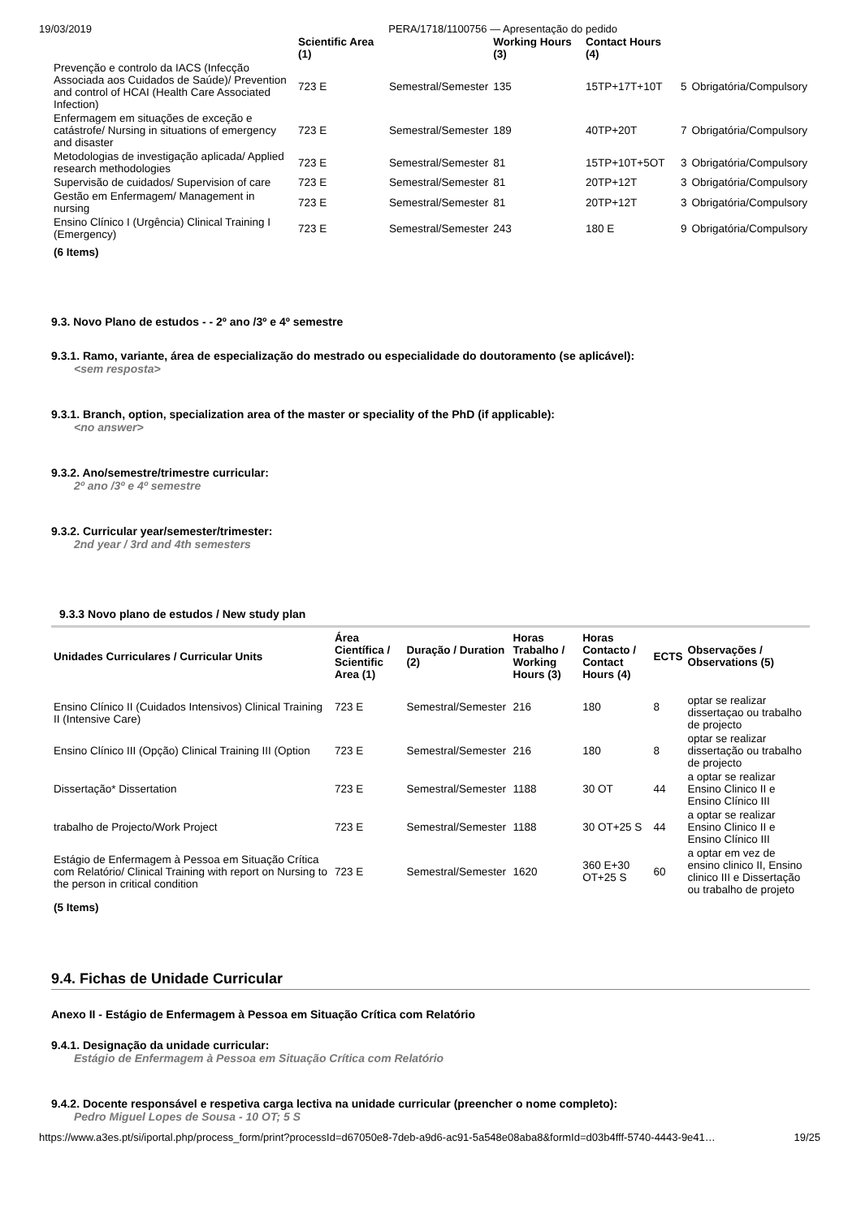19/03/2019 PERA/1718/1100756 — Apresentação do pedido
| | Scientific Area (1) | | Working Hours (3) | Contact Hours (4) | | |
| --- | --- | --- | --- | --- | --- | --- |
| Prevenção e controlo da IACS (Infecção Associada aos Cuidados de Saúde)/ Prevention and control of HCAI (Health Care Associated Infection) | 723 E | Semestral/Semester | 135 | 15TP+17T+10T | 5 | Obrigatória/Compulsory |
| Enfermagem em situações de exceção e catástrofe/ Nursing in situations of emergency and disaster | 723 E | Semestral/Semester | 189 | 40TP+20T | 7 | Obrigatória/Compulsory |
| Metodologias de investigação aplicada/ Applied research methodologies | 723 E | Semestral/Semester | 81 | 15TP+10T+5OT | 3 | Obrigatória/Compulsory |
| Supervisão de cuidados/ Supervision of care | 723 E | Semestral/Semester | 81 | 20TP+12T | 3 | Obrigatória/Compulsory |
| Gestão em Enfermagem/ Management in nursing | 723 E | Semestral/Semester | 81 | 20TP+12T | 3 | Obrigatória/Compulsory |
| Ensino Clínico I (Urgência) Clinical Training I (Emergency) | 723 E | Semestral/Semester | 243 | 180 E | 9 | Obrigatória/Compulsory |
(6 Items)
9.3. Novo Plano de estudos - - 2º ano /3º e 4º semestre
9.3.1. Ramo, variante, área de especialização do mestrado ou especialidade do doutoramento (se aplicável):
<sem resposta>
9.3.1. Branch, option, specialization area of the master or speciality of the PhD (if applicable):
<no answer>
9.3.2. Ano/semestre/trimestre curricular:
2º ano /3º e 4º semestre
9.3.2. Curricular year/semester/trimester:
2nd year / 3rd and 4th semesters
9.3.3 Novo plano de estudos / New study plan
| Unidades Curriculares / Curricular Units | Área Científica / Scientific Area (1) | Duração / Duration (2) | Horas Trabalho / Working Hours (3) | Horas Contacto / Contact Hours (4) | ECTS | Observações / Observations (5) |
| --- | --- | --- | --- | --- | --- | --- |
| Ensino Clínico II (Cuidados Intensivos) Clinical Training II (Intensive Care) | 723 E | Semestral/Semester | 216 | 180 | 8 | optar se realizar dissertaçao ou trabalho de projecto |
| Ensino Clínico III (Opção) Clinical Training III (Option | 723 E | Semestral/Semester | 216 | 180 | 8 | optar se realizar dissertação ou trabalho de projecto |
| Dissertação* Dissertation | 723 E | Semestral/Semester | 1188 | 30 OT | 44 | a optar se realizar Ensino Clinico II e Ensino Clínico III |
| trabalho de Projecto/Work Project | 723 E | Semestral/Semester | 1188 | 30 OT+25 S | 44 | a optar se realizar Ensino Clinico II e Ensino Clínico III |
| Estágio de Enfermagem à Pessoa em Situação Crítica com Relatório/ Clinical Training with report on Nursing to the person in critical condition | 723 E | Semestral/Semester | 1620 | 360 E+30 OT+25 S | 60 | a optar em vez de ensino clinico II, Ensino clinico III e Dissertação ou trabalho de projeto |
(5 Items)
9.4. Fichas de Unidade Curricular
Anexo II - Estágio de Enfermagem à Pessoa em Situação Crítica com Relatório
9.4.1. Designação da unidade curricular:
Estágio de Enfermagem à Pessoa em Situação Crítica com Relatório
9.4.2. Docente responsável e respetiva carga lectiva na unidade curricular (preencher o nome completo):
Pedro Miguel Lopes de Sousa - 10 OT; 5 S
https://www.a3es.pt/si/iportal.php/process_form/print?processId=d67050e8-7deb-a9d6-ac91-5a548e08aba8&formId=d03b4fff-5740-4443-9e41… 19/25